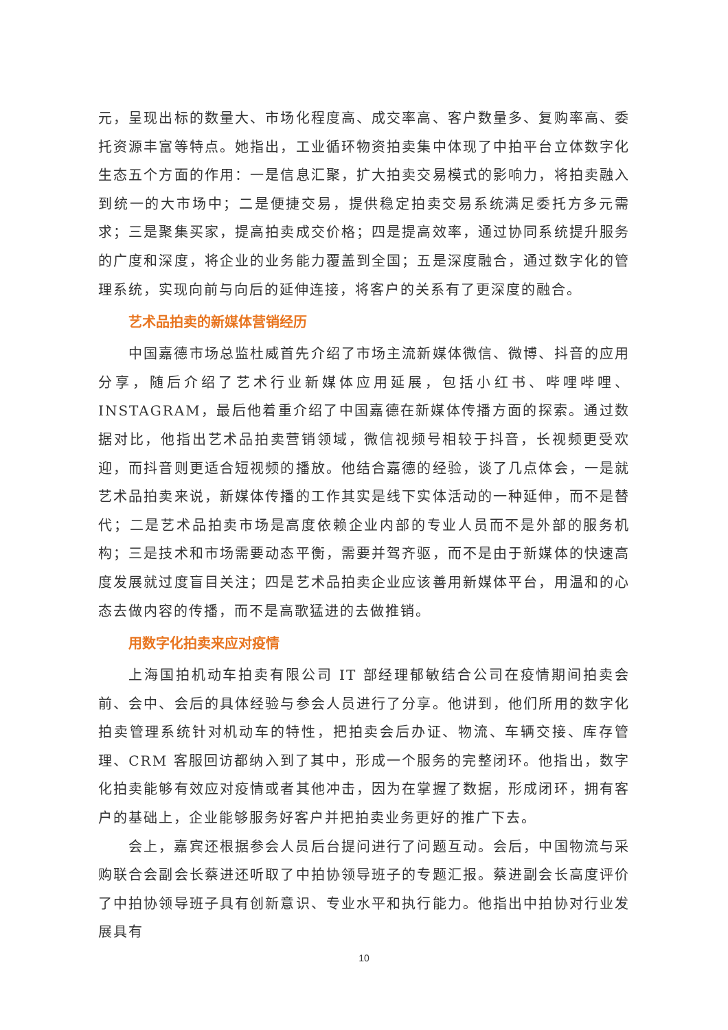元，呈现出标的数量大、市场化程度高、成交率高、客户数量多、复购率高、委托资源丰富等特点。她指出，工业循环物资拍卖集中体现了中拍平台立体数字化生态五个方面的作用：一是信息汇聚，扩大拍卖交易模式的影响力，将拍卖融入到统一的大市场中；二是便捷交易，提供稳定拍卖交易系统满足委托方多元需求；三是聚集买家，提高拍卖成交价格；四是提高效率，通过协同系统提升服务的广度和深度，将企业的业务能力覆盖到全国；五是深度融合，通过数字化的管理系统，实现向前与向后的延伸连接，将客户的关系有了更深度的融合。
艺术品拍卖的新媒体营销经历
中国嘉德市场总监杜威首先介绍了市场主流新媒体微信、微博、抖音的应用分享，随后介绍了艺术行业新媒体应用延展，包括小红书、哔哩哔哩、INSTAGRAM，最后他着重介绍了中国嘉德在新媒体传播方面的探索。通过数据对比，他指出艺术品拍卖营销领域，微信视频号相较于抖音，长视频更受欢迎，而抖音则更适合短视频的播放。他结合嘉德的经验，谈了几点体会，一是就艺术品拍卖来说，新媒体传播的工作其实是线下实体活动的一种延伸，而不是替代；二是艺术品拍卖市场是高度依赖企业内部的专业人员而不是外部的服务机构；三是技术和市场需要动态平衡，需要并驾齐驱，而不是由于新媒体的快速高度发展就过度盲目关注；四是艺术品拍卖企业应该善用新媒体平台，用温和的心态去做内容的传播，而不是高歌猛进的去做推销。
用数字化拍卖来应对疫情
上海国拍机动车拍卖有限公司 IT 部经理郁敏结合公司在疫情期间拍卖会前、会中、会后的具体经验与参会人员进行了分享。他讲到，他们所用的数字化拍卖管理系统针对机动车的特性，把拍卖会后办证、物流、车辆交接、库存管理、CRM 客服回访都纳入到了其中，形成一个服务的完整闭环。他指出，数字化拍卖能够有效应对疫情或者其他冲击，因为在掌握了数据，形成闭环，拥有客户的基础上，企业能够服务好客户并把拍卖业务更好的推广下去。
会上，嘉宾还根据参会人员后台提问进行了问题互动。会后，中国物流与采购联合会副会长蔡进还听取了中拍协领导班子的专题汇报。蔡进副会长高度评价了中拍协领导班子具有创新意识、专业水平和执行能力。他指出中拍协对行业发展具有
10